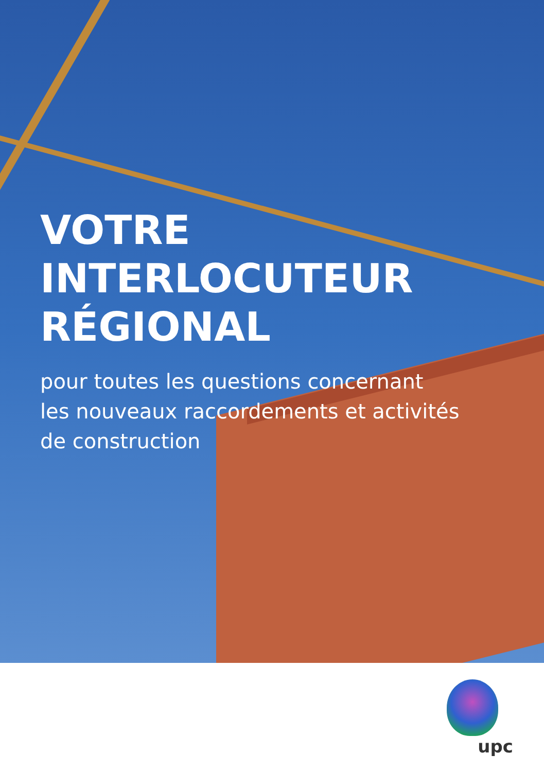VOTRE INTERLOCUTEUR
RÉGIONAL
pour toutes les questions concernant
les nouveaux raccordements et activités
de construction
upc